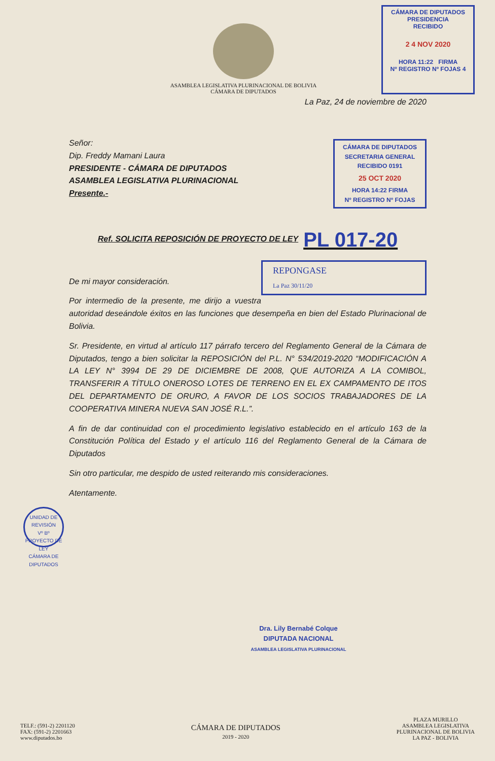ASAMBLEA LEGISLATIVA PLURINACIONAL DE BOLIVIA
CÁMARA DE DIPUTADOS
CÁMARA DE DIPUTADOS
PRESIDENCIA
RECIBIDO
2 4 NOV 2020
HORA 11:22 FIRMA
Nº REGISTRO Nº FOJAS 4
La Paz, 24 de noviembre de 2020
Señor:
Dip. Freddy Mamani Laura
PRESIDENTE - CÁMARA DE DIPUTADOS
ASAMBLEA LEGISLATIVA PLURINACIONAL
Presente.-
CÁMARA DE DIPUTADOS
SECRETARIA GENERAL
RECIBIDO 0191
25 OCT 2020
HORA 14:22 FIRMA
Nº REGISTRO Nº FOJAS
Ref. SOLICITA REPOSICIÓN DE PROYECTO DE LEY PL 017-20
REPONGASE
La Paz 30/11/20
De mi mayor consideración.
Por intermedio de la presente, me dirijo a vuestra autoridad deseándole éxitos en las funciones que desempeña en bien del Estado Plurinacional de Bolivia.
Sr. Presidente, en virtud al artículo 117 párrafo tercero del Reglamento General de la Cámara de Diputados, tengo a bien solicitar la REPOSICIÓN del P.L. N° 534/2019-2020 “MODIFICACIÓN A LA LEY N° 3994 DE 29 DE DICIEMBRE DE 2008, QUE AUTORIZA A LA COMIBOL, TRANSFERIR A TÍTULO ONEROSO LOTES DE TERRENO EN EL EX CAMPAMENTO DE ITOS DEL DEPARTAMENTO DE ORURO, A FAVOR DE LOS SOCIOS TRABAJADORES DE LA COOPERATIVA MINERA NUEVA SAN JOSÉ R.L.”.
A fin de dar continuidad con el procedimiento legislativo establecido en el artículo 163 de la Constitución Política del Estado y el artículo 116 del Reglamento General de la Cámara de Diputados
Sin otro particular, me despido de usted reiterando mis consideraciones.
Atentamente.
UNIDAD DE REVISIÓN
Vº Bº
PROYECTO DE LEY
CÁMARA DE DIPUTADOS
Dra. Lily Bernabé Colque
DIPUTADA NACIONAL
ASAMBLEA LEGISLATIVA PLURINACIONAL
TELF.: (591-2) 2201120
FAX: (591-2) 2201663
www.diputados.bo
CÁMARA DE DIPUTADOS
2019 - 2020
PLAZA MURILLO
ASAMBLEA LEGISLATIVA
PLURINACIONAL DE BOLIVIA
LA PAZ - BOLIVIA